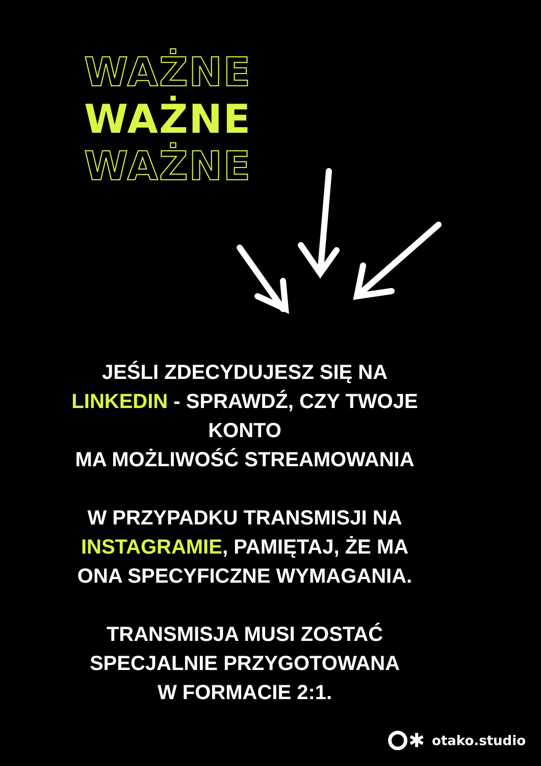WAŻNE
WAŻNE
WAŻNE
JEŚLI ZDECYDUJESZ SIĘ NA LINKEDIN - SPRAWDŹ, CZY TWOJE KONTO
MA MOŻLIWOŚĆ STREAMOWANIA
W PRZYPADKU TRANSMISJI NA INSTAGRAMIE, PAMIĘTAJ, ŻE MA ONA SPECYFICZNE WYMAGANIA.
TRANSMISJA MUSI ZOSTAĆ SPECJALNIE PRZYGOTOWANA
W FORMACIE 2:1.
✱ otako.studio